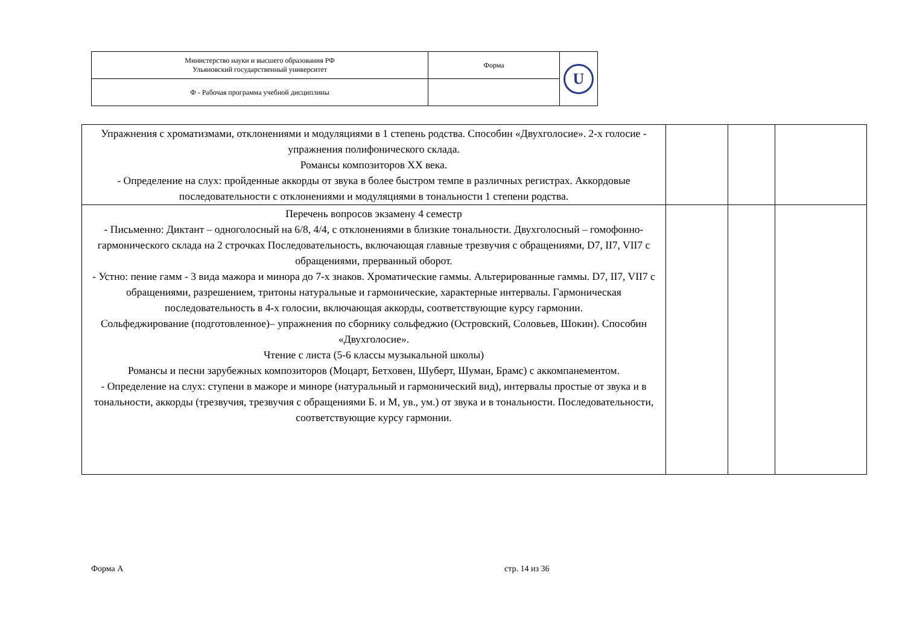| Министерство науки и высшего образования РФ Ульяновский государственный университет | Форма | U |
| Ф - Рабочая программа учебной дисциплины | | |
| Упражнения с хроматизмами, отклонениями и модуляциями в 1 степень родства. Способин «Двухголосие». 2-х голосие - упражнения полифонического склада. Романсы композиторов XX века. - Определение на слух: пройденные аккорды от звука в более быстром темпе в различных регистрах. Аккордовые последовательности с отклонениями и модуляциями в тональности 1 степени родства. | | | |
| Перечень вопросов экзамену 4 семестр - Письменно: Диктант – одноголосный на 6/8, 4/4, с отклонениями в близкие тональности. Двухголосный – гомофонно-гармонического склада на 2 строчках Последовательность, включающая главные трезвучия с обращениями, D7, II7, VII7 с обращениями, прерванный оборот. - Устно: пение гамм - 3 вида мажора и минора до 7-х знаков. Хроматические гаммы. Альтерированные гаммы. D7, II7, VII7 с обращениями, разрешением, тритоны натуральные и гармонические, характерные интервалы. Гармоническая последовательность в 4-х голосии, включающая аккорды, соответствующие курсу гармонии. Сольфеджирование (подготовленное)– упражнения по сборнику сольфеджио (Островский, Соловьев, Шокин). Способин «Двухголосие». Чтение с листа (5-6 классы музыкальной школы) Романсы и песни зарубежных композиторов (Моцарт, Бетховен, Шуберт, Шуман, Брамс) с аккомпанементом. - Определение на слух: ступени в мажоре и миноре (натуральный и гармонический вид), интервалы простые от звука и в тональности, аккорды (трезвучия, трезвучия с обращениями Б. и М, ув., ум.) от звука и в тональности. Последовательности, соответствующие курсу гармонии. | | | |
Форма А стр. 14 из 36